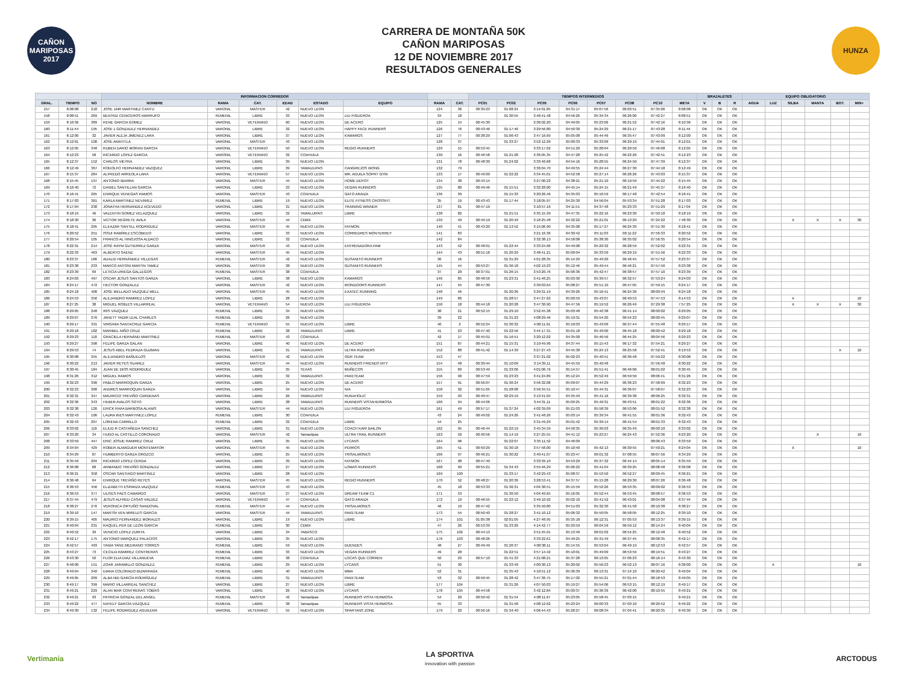CAÑON MARIPOSAS 2017
CARRERA DE MONTAÑA 50K
CAÑON MARIPOSAS
12 DE NOVIEMBRE 2017
RESULTADOS GENERALES
HUNZA
| | | | INFORMACION CORREDOR | | | | | | | | TIEMPOS INTERMEDIOS | | | | | | | | BRAZALETES | | | EQUIPO OBLIGATORIO | | | | | |
| --- | --- | --- | --- | --- | --- | --- | --- | --- | --- | --- | --- | --- | --- | --- | --- | --- | --- | --- | --- | --- | --- | --- | --- | --- | --- | --- | --- |
| GRAL. | TIEMPO | NO | NOMBRE | RAMA | CAT. | EDAD | ESTADO | EQUIPO | RAMA | CAT. | PC01 | PC02 | PC05 | PC06 | PC07 | PC08 | PC10 | META | V | B | R | AGUA | LUZ | SILBA | MANTA | BOT. | MIN+ |
| 157 | 8:08:08 | 218 | JOSE JAIR MARTINEZ CANTU | VARONIL | MASTER | 42 | NUEVO LEON | | 124 | 36 | 00:39:23 | 01:08:24 | 3:14:01.85 | 04:31:17 | 05:07:56 | 06:03:51 | 07:35:06 | 8:08:08 | OK | OK | OK | | | | | | |
| 158 | 8:08:51 | 269 | BEATRIZ CENICEROS MARRUFO | FEMENIL | LIBRE | 33 | NUEVO LEON | LILI FIGUEROA | 34 | 18 | | 01:30:55 | 3:46:41.48 | 04:56:26 | 05:34:34 | 06:26:00 | 07:42:27 | 8:08:51 | OK | OK | OK | | | | | | |
| 159 | 8:10:36 | 389 | RENE GARCIA GOMEZ | VARONIL | VETERANO | 60 | NUEVO LEON | DE ACERO | 125 | 14 | 00:45:30 | | 3:36:02.20 | 04:49:05 | 05:23:06 | 06:21:52 | 07:42:16 | 8:10:36 | OK | OK | OK | | | | | | |
| 160 | 8:11:44 | 195 | JOSE L GONZALEZ HERNANDEZ | VARONIL | LIBRE | 32 | NUEVO LEON | HAPPY FACE RUNNERS | 126 | 76 | 00:43:46 | 01:17:46 | 3:29:56.80 | 04:50:30 | 05:24:29 | 06:21:17 | 07:43:28 | 8:11:44 | OK | OK | OK | | | | | | |
| 161 | 8:12:00 | 32 | JAVIER ALEJA JIMENEZ LARA | VARONIL | LIBRE | 37 | NUEVO LEON | KAMARGS | 127 | 77 | 00:38:29 | 01:06:43 | 3:47:16.69 | 05:05:08 | 05:44:46 | 06:35:47 | 07:43:09 | 8:12:00 | OK | OK | OK | | | | | | |
| 162 | 8:12:01 | 108 | JOSE AMATITLA | VARONIL | MASTER | 43 | NUEVO LEON | | 128 | 37 | | 01:33:27 | 3:52:12.26 | 05:00:33 | 05:33:09 | 06:29:19 | 07:44:01 | 8:12:01 | OK | OK | OK | | | | | | |
| 163 | 8:12:05 | 348 | RUBEN DARIO MORAN GARCIA | VARONIL | VETERANO | 50 | NUEVO LEON | REGIO RUNNERS | 129 | 15 | 00:53:45 | | 3:33:17.02 | 04:51:20 | 05:28:04 | 06:29:50 | 07:46:08 | 8:12:05 | OK | OK | OK | | | | | | |
| 164 | 8:12:23 | 58 | RICARDO LOPEZ GARCIA | VARONIL | VETERANO | 32 | COAHUILA | | 130 | 16 | 00:46:58 | 01:21:28 | 3:36:05.35 | 04:47:28 | 05:25:42 | 06:22:26 | 07:42:51 | 8:12:23 | OK | OK | OK | | | | | | |
| 165 | 8:12:37 | 152 | CARLOS VIEYRA | VARONIL | LIBRE | 39 | NUEVO LEON | | 131 | 78 | 00:48:30 | 01:24:02 | 3:33:40.68 | 04:54:16 | 05:28:55 | 06:24:50 | 07:47:39 | 8:12:37 | OK | OK | OK | | | | | | |
| 166 | 8:12:49 | 367 | RODOLFO HERNANDEZ VAZQUEZ | VARONIL | LIBRE | 39 | TAMAULIPAS | CANGREJOS WONG | 132 | 79 | | | 3:36:04.70 | 04:49:55 | 05:24:44 | 06:27:30 | 07:44:18 | 8:12:49 | OK | OK | OK | | | | | | |
| 167 | 8:15:37 | 284 | ALFREDO ARREOLA LARA | VARONIL | VETERANO | 57 | NUEVO LEON | MR. AGUILA SOPRT GYM | 133 | 17 | 00:49:00 | 01:22:22 | 3:34:45.01 | 04:52:58 | 05:27:14 | 06:26:26 | 07:43:03 | 8:15:37 | OK | OK | OK | | | | | | |
| 168 | 8:15:45 | 197 | ANTONIO IBARRA | VARONIL | MASTER | 44 | NUEVO LEON | HOME DEPOT | 134 | 38 | 00:43:14 | | 3:27:00.22 | 04:38:21 | 05:21:10 | 06:19:59 | 07:44:22 | 8:15:45 | OK | OK | OK | | | | | | |
| 169 | 8:16:40 | 72 | DANIEL SANTILLAN GARCIA | VARONIL | LIBRE | 33 | NUEVO LEON | VEGAN RUNNERS | 135 | 80 | 00:49:46 | 01:15:51 | 3:32:28.00 | 04:45:14 | 05:24:15 | 06:21:49 | 07:45:37 | 8:16:40 | OK | OK | OK | | | | | | |
| 170 | 8:16:41 | 265 | ENRIQUE VENEGAS RAMOS | VARONIL | MASTER | 43 | COAHUILA | GATO ARAIZA | 136 | 39 | | 01:15:33 | 3:20:26.46 | 04:35:03 | 05:16:59 | 06:17:48 | 07:42:54 | 8:16:41 | OK | OK | OK | | | | | | |
| 171 | 8:17:03 | 361 | KARLA MARTINEZ NEVÁREZ | FEMENIL | LIBRE | 19 | NUEVO LEON | ELITE FITNESS CROSSFIT | 35 | 19 | 00:43:43 | 01:17:44 | 3:18:05.97 | 04:25:30 | 04:56:04 | 05:53:34 | 07:51:28 | 8:17:03 | OK | OK | OK | | | | | | |
| 172 | 8:17:04 | 238 | JONATHA HERNANDEZ ACEVEDO | VARONIL | LIBRE | 31 | NUEVO LEON | TRAINING WINNER | 137 | 81 | 00:47:19 | | 3:10:57.16 | 04:11:51 | 04:37:48 | 05:23:33 | 07:51:29 | 8:17:04 | OK | OK | OK | | | | | | |
| 173 | 8:18:19 | 46 | VALENTIN GOMEZ VELAZQUEZ | VARONIL | LIBRE | 32 | TAMALUIPAS | LIBRE | 138 | 82 | | 01:21:51 | 3:35:15.39 | 04:47:35 | 05:22:16 | 06:23:30 | 07:50:18 | 8:18:19 | OK | OK | OK | | | | | | |
| 174 | 8:18:30 | 36 | VICTOR NEGRETE AVILA | VARONIL | MASTER | 44 | CDMX | | 139 | 40 | 00:49:19 | 01:20:49 | 3:16:25.48 | 04:32:22 | 05:21:01 | 06:13:29 | 07:24:22 | 7:48:30 | OK | OK | OK | | | X | X | X | 30 |
| 175 | 8:18:41 | 205 | ELEAZAR SANTILL RODRIGUEZ | VARONIL | MASTER | 45 | NUEVO LEON | FATMON | 140 | 41 | 00:43:20 | 01:13:52 | 3:15:06.90 | 04:35:08 | 05:17:27 | 06:24:39 | 07:51:30 | 8:18:41 | OK | OK | OK | | | | | | |
| 176 | 8:20:52 | 251 | ISSUI RAMÍREZ ESCOBEDO | VARONIL | LIBRE | 33 | NUEVO LEON | CORREDRES MONTERREY | 141 | 83 | | | 3:21:16.36 | 04:30:42 | 05:11:03 | 06:11:22 | 07:56:33 | 8:20:52 | OK | OK | OK | | | | | | |
| 177 | 8:20:54 | 105 | FRANCO AL HINOJOSA ALDACO | VARONIL | LIBRE | 32 | COAHUILA | | 142 | 84 | | | 3:32:38.13 | 04:58:08 | 05:38:30 | 06:35:02 | 07:56:35 | 8:20:54 | OK | OK | OK | | | | | | |
| 178 | 8:22:31 | 214 | JOSÉ RAYM GUTIERREZ GARZA | VARONIL | MASTER | 43 | NUEVO LEON | ENTRENADORA PAM | 143 | 42 | 00:48:01 | 01:22:44 | 3:33:24.06 | 04:49:08 | 05:29:32 | 06:28:59 | 07:52:02 | 8:22:31 | OK | OK | OK | | | | | | |
| 179 | 8:22:33 | 463 | ALBERTO SAENZ | VARONIL | MASTER | 45 | NUEVO LEON | | 144 | 43 | 00:51:18 | 01:26:29 | 3:48:41.21 | 05:00:04 | 05:33:50 | 06:29:19 | 07:51:56 | 8:22:33 | OK | OK | OK | | | | | | |
| 180 | 8:23:37 | 186 | ADALID HERNÁNDEZ VILLEGAS | FEMENIL | MASTER | 42 | NUEVO LEON | GUSANITO RUNNERS | 36 | 16 | | 01:31:29 | 4:01:28.35 | 05:14:29 | 05:49:20 | 06:46:45 | 07:57:52 | 8:23:37 | OK | OK | OK | | | | | | |
| 181 | 8:23:38 | 233 | MARCO ANTONI MARTIN TAMEZ | VARONIL | MASTER | 38 | NUEVO LEON | GUSANITO RUNNERS | 145 | 44 | 00:53:27 | 01:36:18 | 4:02:19.23 | 05:12:46 | 05:49:44 | 06:46:21 | 07:57:50 | 8:23:38 | OK | OK | OK | | | | | | |
| 182 | 8:23:39 | 69 | LETICIA URIEGA GALLEGOS | FEMENIL | MASTER | 38 | COAHUILA | | 37 | 20 | 00:37:01 | 01:26:15 | 3:53:20.76 | 05:06:36 | 05:42:47 | 06:38:57 | 07:57:10 | 8:23:39 | OK | OK | OK | | | | | | |
| 183 | 8:24:03 | 497 | OSCAR JESUS SANTOS GARZA | VARONIL | LIBRE | 38 | NUEVO LEON | KAMARGS | 146 | 85 | 00:48:56 | 01:23:31 | 3:41:40.25 | 05:03:30 | 05:39:57 | 06:32:57 | 07:53:24 | 8:24:03 | OK | OK | OK | | | | | | |
| 184 | 8:24:17 | 472 | HECTOR GONZALEZ | VARONIL | MASTER | 42 | NUEVO LEON | IRONDOORS RUNNERS | 147 | 45 | 00:47:30 | | 3:39:03.64 | 05:08:27 | 05:51:10 | 06:47:05 | 07:59:15 | 8:24:17 | OK | OK | OK | | | | | | |
| 185 | 8:24:18 | 400 | JOSE MELLADO VAZQUEZ MELL | VARONIL | MASTER | 45 | NUEVO LEON | EXATEC RUNNING | 148 | 46 | | 01:20:36 | 3:29:31.19 | 04:39:26 | 05:16:41 | 06:24:36 | 08:00:49 | 8:24:18 | OK | OK | OK | | | | | | |
| 186 | 8:24:53 | 356 | ALEJANDRO RAMIREZ LOPEZ | VARONIL | LIBRE | 28 | NUEVO LEON | | 149 | 86 | | 01:28:57 | 3:47:27.62 | 05:00:59 | 05:43:07 | 06:40:53 | 07:47:53 | 8:14:53 | OK | OK | OK | | | X | | | 10 |
| 187 | 8:27:25 | 38 | MIGUEL ROBLES VILLARREAL | VARONIL | VETERANO | 54 | NUEVO LEON | LILI FIGUEROA | 150 | 18 | 00:44:18 | 01:20:28 | 3:47:30.90 | 04:47:56 | 05:19:52 | 06:26:49 | 07:29:38 | 7:57:25 | OK | OK | OK | | | X | X | X | 30 |
| 188 | 8:29:05 | 248 | IRIS VÁZQUEZ | FEMENIL | LIBRE | 34 | NUEVO LEON | | 38 | 21 | 00:52:15 | 01:29:10 | 3:52:45.38 | 05:03:48 | 05:42:38 | 06:41:14 | 08:00:02 | 8:29:05 | OK | OK | OK | | | | | | |
| 189 | 8:29:07 | 376 | JANETT YADIR LEAL CHARLES | FEMENIL | LIBRE | 26 | NUEVO LEON | | 39 | 22 | | 01:31:23 | 4:08:29.46 | 05:19:31 | 05:54:20 | 06:54:23 | 08:00:45 | 8:29:07 | OK | OK | OK | | | | | | |
| 190 | 8:29:17 | 331 | VIRGINIA SANTACRUZ GARCIA | FEMENIL | VETERANO | 55 | NUEVO LEON | LIBRE | 40 | 2 | 00:52:24 | 01:30:32 | 4:00:11.61 | 05:10:03 | 05:43:09 | 06:37:44 | 07:55:48 | 8:29:17 | OK | OK | OK | | | | | | |
| 191 | 8:29:18 | 182 | MARIBEL NIÑO CRUZ | FEMENIL | LIBRE | 38 | TAMAULIPAS | LIBRE | 41 | 23 | 00:47:40 | 01:22:56 | 3:44:17.31 | 05:01:18 | 05:49:00 | 06:45:18 | 08:00:42 | 8:29:18 | OK | OK | OK | | | | | | |
| 192 | 8:29:23 | 118 | GRACIELA HERNÁND MARTÍNEZ | FEMENIL | MASTER | 43 | COAHUILA | | 42 | 17 | 00:45:01 | 01:16:51 | 3:20:12.02 | 04:35:00 | 05:46:56 | 06:44:25 | 08:04:56 | 8:29:23 | OK | OK | OK | | | | | | |
| 193 | 8:29:27 | 398 | FELIPE GARZA GALAN | VARONIL | LIBRE | 40 | NUEVO LEON | DE ACERO | 151 | 87 | 00:44:21 | 01:15:31 | 3:19:49.96 | 04:37:44 | 05:15:43 | 06:17:32 | 07:54:21 | 8:29:27 | OK | OK | OK | | | | | | |
| 194 | 8:29:53 | 74 | JESUS ABEL PEDRAZA GUZMAN | VARONIL | LIBRE | 31 | TAMAULIPAS | ULTRA RUNNERS | 152 | 88 | 00:41:42 | 01:14:39 | 3:27:27.43 | 04:45:38 | 05:24:13 | 06:25:58 | 07:52:41 | 8:19:53 | OK | OK | OK | | | | | X | 10 |
| 195 | 8:30:08 | 355 | ALEJANDRO BAÑUELOS | VARONIL | MASTER | 42 | NUEVO LEON | ODR TEAM | 153 | 47 | | | 3:37:21.02 | 05:02:23 | 05:40:51 | 06:36:48 | 07:59:22 | 8:30:08 | OK | OK | OK | | | | | | |
| 196 | 8:30:22 | 213 | JAVIER REYES SUAREZ | VARONIL | MASTER | 44 | NUEVO LEON | RUNNERS FRIENDS MTY | 154 | 48 | 00:39:44 | 01:10:09 | 3:14:39.11 | 04:45:59 | 05:40:48 | | 07:56:48 | 8:30:22 | OK | OK | OK | | | | | | |
| 197 | 8:30:45 | 184 | JUAN DE DIOS RODRIGUEZ | VARONIL | LIBRE | 35 | TEXAS | MUÑECOS | 155 | 89 | 00:53:49 | 01:33:06 | 4:01:06.76 | 05:14:57 | 05:51:41 | 06:46:06 | 08:01:02 | 8:30:45 | OK | OK | OK | | | | | | |
| 198 | 8:31:26 | 312 | MIGUEL RAMOS | VARONIL | LIBRE | 32 | TAMAULIPAS | PAKETEAM | 156 | 90 | 00:47:59 | 01:23:23 | 3:41:24.89 | 05:12:24 | 05:52:49 | 06:59:50 | 08:06:41 | 8:31:26 | OK | OK | OK | | | | | | |
| 199 | 8:32:23 | 390 | PABLO MARROQUIN GARZA | VARONIL | LIBRE | 25 | NUEVO LEON | DE ACERO | 157 | 91 | 00:56:07 | 01:36:24 | 3:56:32.08 | 05:09:07 | 05:44:29 | 06:36:23 | 07:58:09 | 8:32:23 | OK | OK | OK | | | | | | |
| 200 | 8:32:23 | 300 | ANDRES MARROQUIN GARZA | VARONIL | LIBRE | 34 | NUEVO LEON | N/A | 158 | 92 | 00:51:05 | 01:28:08 | 3:56:34.51 | 05:10:47 | 05:44:31 | 06:36:07 | 07:58:07 | 8:32:23 | OK | OK | OK | | | | | | |
| 201 | 8:32:31 | 347 | MAURICIO TREVIÑO CARDENAS | VARONIL | LIBRE | 26 | TAMAULIPAS | RUNAHOLIC | 159 | 93 | 00:40:47 | 02:29:19 | 3:13:41.04 | 04:35:49 | 05:41:16 | 06:39:38 | 08:06:25 | 8:32:31 | OK | OK | OK | | | | | | |
| 202 | 8:32:36 | 343 | HEBER AVALOS SOTO | VARONIL | LIBRE | 38 | TAMAULIPAS | RUNNERS VISTAHERMOSA | 160 | 94 | 00:44:06 | | 3:44:31.11 | 05:09:25 | 05:49:31 | 06:43:51 | 08:01:22 | 8:32:36 | OK | OK | OK | | | | | | |
| 203 | 8:32:38 | 126 | ERICK RAFA BARBOSA ALANIS | VARONIL | MASTER | 44 | NUEVO LEON | LILI FIGUEROA | 161 | 49 | 00:57:17 | 01:37:24 | 4:02:39.09 | 05:21:03 | 05:58:39 | 06:53:06 | 08:01:52 | 8:32:38 | OK | OK | OK | | | | | | |
| 204 | 8:32:43 | 106 | LAURA INES MARTINEZ LOPEZ | FEMENIL | LIBRE | 30 | COAHUILA | | 43 | 24 | 00:49:02 | 01:24:26 | 3:41:48.26 | 05:03:14 | 05:39:34 | 06:41:55 | 08:01:36 | 8:32:43 | OK | OK | OK | | | | | | |
| 205 | 8:32:43 | 207 | LORENA CARRILLO | FEMENIL | LIBRE | 32 | COAHUILA | LIBRE | 44 | 25 | | | 3:31:49.29 | 05:01:42 | 05:39:14 | 06:41:54 | 08:01:33 | 8:32:43 | OK | OK | OK | | | | | | |
| 206 | 8:33:02 | 116 | ELIUD R CASTAÑEDA SANCHEZ | VARONIL | LIBRE | 31 | NUEVO LEON | COACH KARI BAILON | 162 | 95 | 00:46:44 | 01:22:19 | 3:45:34.59 | 04:58:35 | 05:36:03 | 06:35:49 | 08:00:10 | 8:33:02 | OK | OK | OK | | | | | | |
| 207 | 8:33:20 | 34 | HUGO AL CASTILLO CORONADO | VARONIL | MASTER | 42 | Tamaulipas | ULTRA TRAIL RUNNERS | 163 | 50 | 00:40:56 | 01:14:19 | 3:27:25.55 | 04:41:12 | 05:23:27 | 06:24:43 | 07:52:36 | 8:23:20 | OK | OK | OK | | | | X | | 10 |
| 208 | 8:33:59 | 447 | ERIC JOSUE RAMIREZ CRUZ | VARONIL | LIBRE | 35 | NUEVO LEON | LYCANS | 164 | 96 | | 01:22:07 | 3:35:11.52 | 04:46:09 | | | 08:06:43 | 8:33:59 | OK | OK | OK | | | | | | |
| 209 | 8:34:04 | 429 | ROBER ALMAGUER MONTEMAYOR | VARONIL | MASTER | 45 | NUEVO LEON | PERROS | 165 | 51 | 00:50:29 | 01:30:18 | 3:57:58.00 | 05:10:40 | 05:42:13 | 06:30:55 | 07:50:21 | 8:24:04 | OK | OK | OK | | | X | | | 10 |
| 210 | 8:34:29 | 87 | HUMBERTO GARZA OROZCO | VARONIL | LIBRE | 25 | NUEVO LEON | TRISALMONES | 166 | 97 | 00:46:21 | 01:30:22 | 3:40:41.07 | 05:23:47 | 06:01:32 | 07:08:55 | 08:07:56 | 8:34:29 | OK | OK | OK | | | | | | |
| 211 | 8:35:59 | 204 | RICARDO LOPEZ CERDA | VARONIL | LIBRE | 39 | NUEVO LEON | FATMON | 167 | 98 | 00:47:49 | | 3:33:39.10 | 04:53:29 | 05:37:32 | 06:44:14 | 08:05:14 | 8:35:59 | OK | OK | OK | | | | | | |
| 212 | 8:36:08 | 68 | ARMANDO TREVIÑO GONZALEZ | VARONIL | LIBRE | 27 | NUEVO LEON | LOMAS RUNNERS | 168 | 99 | 00:55:21 | 01:34:43 | 3:55:46.29 | 05:06:22 | 05:41:04 | 06:39:25 | 08:08:48 | 8:36:08 | OK | OK | OK | | | | | | |
| 213 | 8:36:21 | 358 | OSCAR SANTIAGO MARTINEZ | VARONIL | LIBRE | 28 | NUEVO LEON | | 169 | 100 | | 01:33:17 | 3:42:29.43 | 05:08:37 | 05:53:50 | 06:52:27 | 08:09:45 | 8:36:21 | OK | OK | OK | | | | | | |
| 214 | 8:36:48 | 64 | ENRIQUE TREVIÑO REYES | VARONIL | MASTER | 45 | NUEVO LEON | REGIO RUNNERS | 170 | 52 | 00:48:27 | 01:20:36 | 3:28:53.41 | 04:37:57 | 05:15:28 | 06:29:30 | 08:07:26 | 8:36:48 | OK | OK | OK | | | | | | |
| 215 | 8:36:53 | 456 | ELIZABETH ESPARZA VAZQUEZ | FEMENIL | MASTER | 43 | NUEVO LEON | | 45 | 18 | 00:53:33 | 01:36:31 | 4:04:38.51 | 05:15:59 | 05:52:26 | 06:53:35 | 08:09:02 | 8:36:53 | OK | OK | OK | | | | | | |
| 216 | 8:36:53 | 377 | ULISES PAES CAMARGO | VARONIL | MASTER | 27 | NUEVO LEON | DREAM TEAM C1 | 171 | 53 | | 01:36:50 | 4:04:40.65 | 05:16:05 | 05:52:44 | 06:53:45 | 08:08:57 | 8:36:53 | OK | OK | OK | | | | | | |
| 217 | 8:37:44 | 479 | JESUS ALFRED CASAS VALDEZ | VARONIL | VETERANO | 47 | COAHUILA | GATO ARAIZA | 172 | 19 | 00:46:55 | 01:22:12 | 3:49:10.92 | 05:02:10 | 05:41:52 | 06:43:01 | 08:04:08 | 8:37:44 | OK | OK | OK | | | | | | |
| 218 | 8:38:27 | 276 | VERONICA ORTUÑO SANDOVAL | FEMENIL | MASTER | 44 | NUEVO LEON | TRISALMONES | 46 | 19 | 00:47:42 | | 3:35:50.80 | 04:51:03 | 05:32:30 | 06:41:58 | 08:10:38 | 8:38:27 | OK | OK | OK | | | | | | |
| 219 | 8:39:10 | 147 | MARTÍN VEN MIRELES GARCIA | VARONIL | MASTER | 44 | TAMAULIPAS | PAKETEAM | 173 | 54 | 00:50:40 | 01:28:27 | 3:41:10.12 | 05:06:32 | 05:50:05 | 06:58:05 | 08:12:25 | 8:39:10 | OK | OK | OK | | | | | | |
| 220 | 8:39:15 | 405 | MAURICI FERNANDEZ MORALES | VARONIL | LIBRE | 19 | NUEVO LEON | LIBRE | 174 | 101 | 01:05:38 | 02:01:05 | 4:27:48.95 | 05:35:18 | 06:12:31 | 07:05:53 | 08:13:37 | 8:39:15 | OK | OK | OK | | | | | | |
| 221 | 8:40:04 | 231 | RAQUEL PER DE LEON GARCIA | FEMENIL | LIBRE | 30 | CDMX | | 47 | 26 | 00:53:39 | 01:33:26 | 4:14:42.77 | 05:29:59 | 06:04:59 | 06:59:12 | 08:14:24 | 8:40:04 | OK | OK | OK | | | | | | |
| 222 | 8:40:52 | 39 | VENICIO LOPEZ ZURITA | VARONIL | LIBRE | 34 | TABASCO | | 175 | 102 | 00:44:13 | | 3:51:45.91 | 05:13:40 | 06:01:02 | 06:54:25 | 08:12:48 | 8:40:52 | OK | OK | OK | | | | | | |
| 223 | 8:42:17 | 175 | ANTONIO MARQUEZ PALACIOS | VARONIL | LIBRE | 35 | NUEVO LEON | | 176 | 103 | 00:48:26 | | 3:33:22.61 | 04:49:25 | 05:31:49 | 06:37:45 | 08:08:35 | 8:42:17 | OK | OK | OK | | | | | | |
| 224 | 8:42:57 | 493 | TANIA YANE MEDRANO TORRES | FEMENIL | LIBRE | 59 | NUEVO LEON | DUENDES | 48 | 27 | 00:49:49 | 01:26:37 | 4:00:38.11 | 05:14:55 | 05:53:04 | 06:49:19 | 08:12:53 | 8:42:57 | OK | OK | OK | | | | | | |
| 225 | 8:43:27 | 73 | CECILIA RAMIREZ CONTRERAS | FEMENIL | LIBRE | 33 | NUEVO LEON | VEGAN RUNNERS | 49 | 28 | | 01:22:51 | 3:57:14.42 | 05:10:01 | 05:49:09 | 06:53:59 | 08:19:51 | 8:43:27 | OK | OK | OK | | | | | | |
| 226 | 8:43:30 | 50 | FLOR ELIA DIAZ VILLANUEVA | FEMENIL | LIBRE | 38 | COAHUILA | LOCAS QUE CORREN | 50 | 29 | 00:57:10 | 01:41:33 | 4:21:08.21 | 05:37:28 | 06:13:05 | 07:06:23 | 08:16:14 | 8:43:30 | OK | OK | OK | | | | | | |
| 227 | 8:48:00 | 151 | ZOAR JARAMILLO GONZALEZ | FEMENIL | LIBRE | 29 | NUEVO LEON | LYCANS | 51 | 30 | | 01:33:49 | 4:00:30.13 | 05:20:02 | 05:56:23 | 06:52:13 | 08:07:16 | 8:38:00 | OK | OK | OK | | X | | | | 10 |
| 228 | 8:49:04 | 340 | DIANA COLORADO BIZARRAGA | FEMENIL | LIBRE | 40 | NUEVO LEON | MMA | 52 | 31 | | 01:35:43 | 4:10:51.12 | 05:36:39 | 06:13:31 | 07:14:10 | 08:20:42 | 8:49:04 | OK | OK | OK | | | | | | |
| 229 | 8:49:05 | 209 | ALBA NID GARCÍA RODRÍGUEZ | FEMENIL | LIBRE | 31 | TAMAULIPAS | PAKETEAM | 53 | 32 | 00:50:45 | 01:28:42 | 3:47:36.75 | 05:17:02 | 05:55:21 | 07:01:44 | 08:18:53 | 8:49:05 | OK | OK | OK | | | | | | |
| 230 | 8:49:17 | 399 | MARIO VILLARREAL SANCHEZ | VARONIL | LIBRE | 27 | NUEVO LEON | LIBRE | 177 | 104 | | 01:31:26 | 4:07:50.03 | 05:19:27 | 05:54:06 | 06:53:15 | 08:12:19 | 8:49:17 | OK | OK | OK | | | | | | |
| 231 | 8:49:21 | 229 | ALAN MAR CONTRERAS TOBÍAS | VARONIL | LIBRE | 26 | NUEVO LEON | LYCANS | 178 | 105 | 00:44:58 | | 3:42:12.84 | 05:00:37 | 05:36:39 | 06:42:00 | 08:10:55 | 8:49:21 | OK | OK | OK | | | | | | |
| 232 | 8:49:21 | 93 | PATRICIA GONZAL DEL ANGEL | FEMENIL | MASTER | 42 | Tamaulipas | RUNNERS VISTA HERMOSA | 54 | 20 | 00:50:42 | 01:31:54 | 4:08:11.67 | 05:23:05 | 05:58:45 | 07:03:15 | | 8:49:21 | OK | OK | OK | | | | | | |
| 233 | 8:49:22 | 477 | NAYELY GARCÍA VÁZQUEZ | FEMENIL | LIBRE | 38 | Tamaulipas | RUNNERS VISTA HERMOSA | 55 | 33 | | 01:31:58 | 4:08:12.62 | 05:23:24 | 06:00:33 | 07:03:10 | 08:20:52 | 8:49:22 | OK | OK | OK | | | | | | |
| 234 | 8:49:30 | 132 | FELIPE RODRIGUEZ AGUILERA | VARONIL | VETERANO | 55 | NUEVO LEON | SPARTANS ZONE | 179 | 20 | 00:56:16 | 01:34:40 | 4:06:44.43 | 05:28:27 | 06:08:34 | 07:04:41 | 08:20:35 | 8:49:30 | OK | OK | OK | | | | | | |
Vertimania
LA SPORTIVA
innovation with passion
ARCTODUS